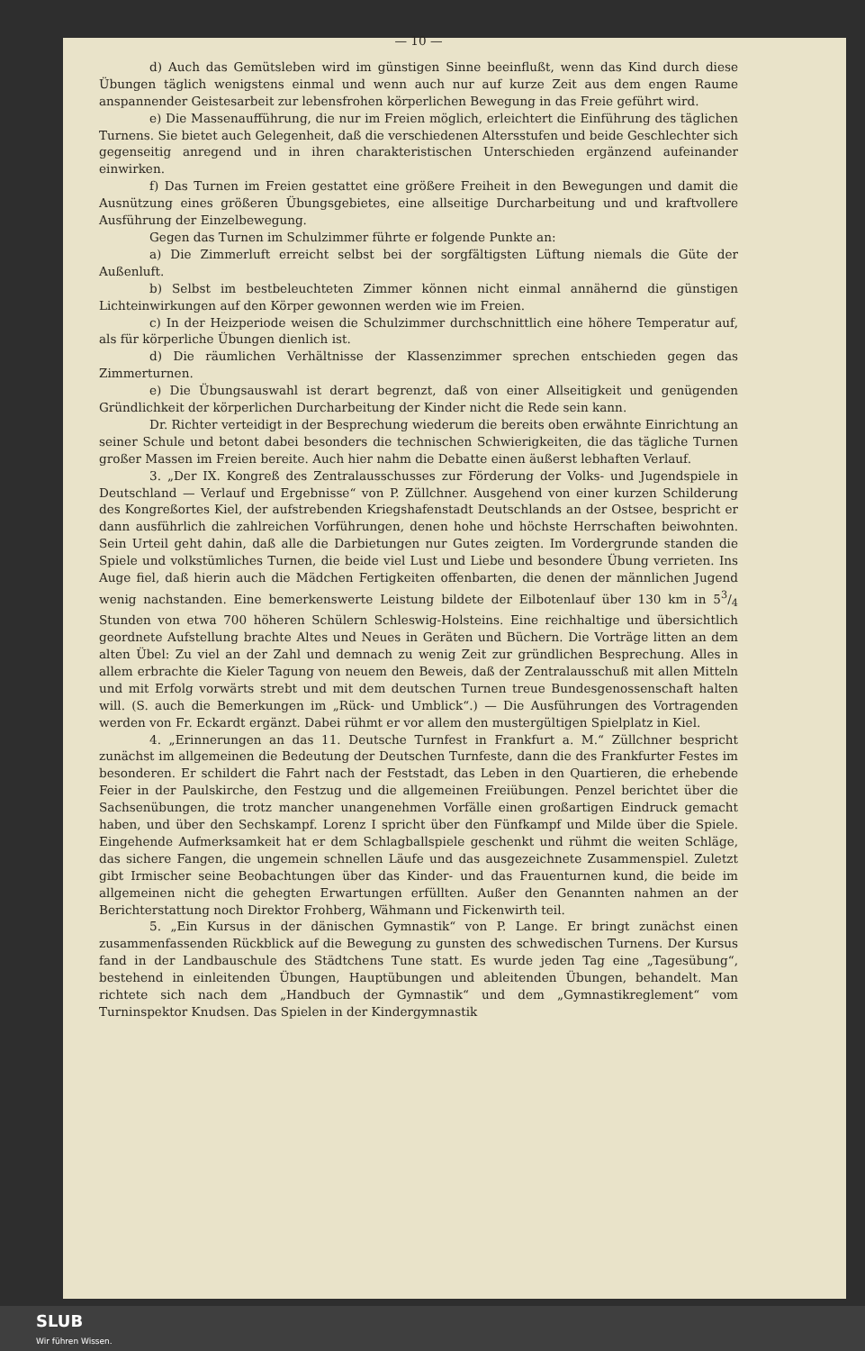— 10 —
d) Auch das Gemütsleben wird im günstigen Sinne beeinflußt, wenn das Kind durch diese Übungen täglich wenigstens einmal und wenn auch nur auf kurze Zeit aus dem engen Raume anspannender Geistesarbeit zur lebensfrohen körperlichen Bewegung in das Freie geführt wird.
e) Die Massenaufführung, die nur im Freien möglich, erleichtert die Einführung des täglichen Turnens. Sie bietet auch Gelegenheit, daß die verschiedenen Altersstufen und beide Geschlechter sich gegenseitig anregend und in ihren charakteristischen Unterschieden ergänzend aufeinander einwirken.
f) Das Turnen im Freien gestattet eine größere Freiheit in den Bewegungen und damit die Ausnützung eines größeren Übungsgebietes, eine allseitige Durcharbeitung und und kraftvollere Ausführung der Einzelbewegung.
Gegen das Turnen im Schulzimmer führte er folgende Punkte an:
a) Die Zimmerluft erreicht selbst bei der sorgfältigsten Lüftung niemals die Güte der Außenluft.
b) Selbst im bestbeleuchteten Zimmer können nicht einmal annähernd die günstigen Lichteinwirkungen auf den Körper gewonnen werden wie im Freien.
c) In der Heizperiode weisen die Schulzimmer durchschnittlich eine höhere Temperatur auf, als für körperliche Übungen dienlich ist.
d) Die räumlichen Verhältnisse der Klassenzimmer sprechen entschieden gegen das Zimmerturnen.
e) Die Übungsauswahl ist derart begrenzt, daß von einer Allseitigkeit und genügenden Gründlichkeit der körperlichen Durcharbeitung der Kinder nicht die Rede sein kann.
Dr. Richter verteidigt in der Besprechung wiederum die bereits oben erwähnte Einrichtung an seiner Schule und betont dabei besonders die technischen Schwierigkeiten, die das tägliche Turnen großer Massen im Freien bereite. Auch hier nahm die Debatte einen äußerst lebhaften Verlauf.
3. „Der IX. Kongreß des Zentralausschusses zur Förderung der Volks- und Jugendspiele in Deutschland — Verlauf und Ergebnisse“ von P. Züllchner. Ausgehend von einer kurzen Schilderung des Kongreßortes Kiel, der aufstrebenden Kriegshafenstadt Deutschlands an der Ostsee, bespricht er dann ausführlich die zahlreichen Vorführungen, denen hohe und höchste Herrschaften beiwohnten. Sein Urteil geht dahin, daß alle die Darbietungen nur Gutes zeigten. Im Vordergrunde standen die Spiele und volkstümliches Turnen, die beide viel Lust und Liebe und besondere Übung verrieten. Ins Auge fiel, daß hierin auch die Mädchen Fertigkeiten offenbarten, die denen der männlichen Jugend wenig nachstanden. Eine bemerkenswerte Leistung bildete der Eilbotenlauf über 130 km in 53/4 Stunden von etwa 700 höheren Schülern Schleswig-Holsteins. Eine reichhaltige und übersichtlich geordnete Aufstellung brachte Altes und Neues in Geräten und Büchern. Die Vorträge litten an dem alten Übel: Zu viel an der Zahl und demnach zu wenig Zeit zur gründlichen Besprechung. Alles in allem erbrachte die Kieler Tagung von neuem den Beweis, daß der Zentralausschuß mit allen Mitteln und mit Erfolg vorwärts strebt und mit dem deutschen Turnen treue Bundesgenossenschaft halten will. (S. auch die Bemerkungen im „Rück- und Umblick“.) — Die Ausführungen des Vortragenden werden von Fr. Eckardt ergänzt. Dabei rühmt er vor allem den mustergültigen Spielplatz in Kiel.
4. „Erinnerungen an das 11. Deutsche Turnfest in Frankfurt a. M.“ Züllchner bespricht zunächst im allgemeinen die Bedeutung der Deutschen Turnfeste, dann die des Frankfurter Festes im besonderen. Er schildert die Fahrt nach der Feststadt, das Leben in den Quartieren, die erhebende Feier in der Paulskirche, den Festzug und die allgemeinen Freiübungen. Penzel berichtet über die Sachsenübungen, die trotz mancher unangenehmen Vorfälle einen großartigen Eindruck gemacht haben, und über den Sechskampf. Lorenz I spricht über den Fünfkampf und Milde über die Spiele. Eingehende Aufmerksamkeit hat er dem Schlagballspiele geschenkt und rühmt die weiten Schläge, das sichere Fangen, die ungemein schnellen Läufe und das ausgezeichnete Zusammenspiel. Zuletzt gibt Irmischer seine Beobachtungen über das Kinder- und das Frauenturnen kund, die beide im allgemeinen nicht die gehegten Erwartungen erfüllten. Außer den Genannten nahmen an der Berichterstattung noch Direktor Frohberg, Wähmann und Fickenwirth teil.
5. „Ein Kursus in der dänischen Gymnastik“ von P. Lange. Er bringt zunächst einen zusammenfassenden Rückblick auf die Bewegung zu gunsten des schwedischen Turnens. Der Kursus fand in der Landbauschule des Städtchens Tune statt. Es wurde jeden Tag eine „Tagesübung“, bestehend in einleitenden Übungen, Hauptübungen und ableitenden Übungen, behandelt. Man richtete sich nach dem „Handbuch der Gymnastik“ und dem „Gymnastikreglement“ vom Turninspektor Knudsen. Das Spielen in der Kindergymnastik
SLUB
Wir führen Wissen.